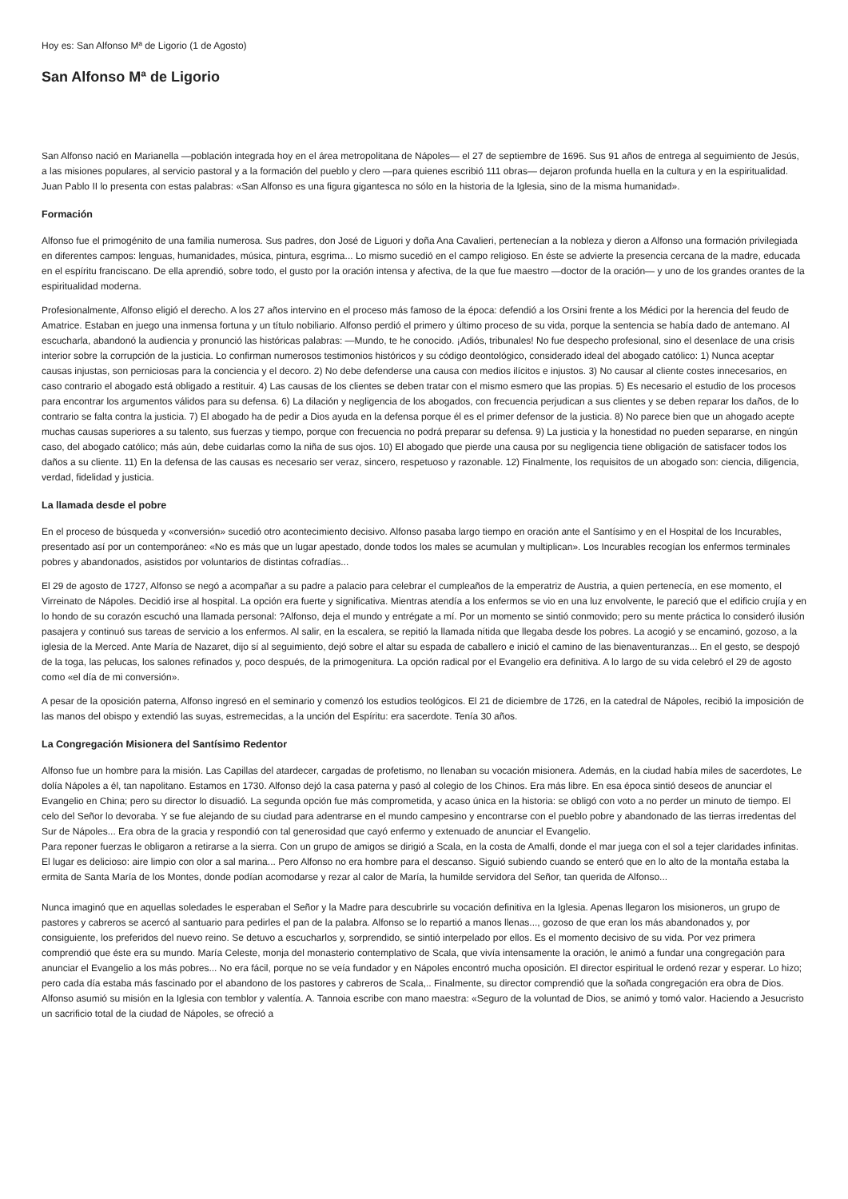Hoy es: San Alfonso Mª de Ligorio (1 de Agosto)
San Alfonso Mª de Ligorio
San Alfonso nació en Marianella —población integrada hoy en el área metropolitana de Nápoles— el 27 de septiembre de 1696. Sus 91 años de entrega al seguimiento de Jesús, a las misiones populares, al servicio pastoral y a la formación del pueblo y clero —para quienes escribió 111 obras— dejaron profunda huella en la cultura y en la espiritualidad. Juan Pablo II lo presenta con estas palabras: «San Alfonso es una figura gigantesca no sólo en la historia de la Iglesia, sino de la misma humanidad».
Formación
Alfonso fue el primogénito de una familia numerosa. Sus padres, don José de Liguori y doña Ana Cavalieri, pertenecían a la nobleza y dieron a Alfonso una formación privilegiada en diferentes campos: lenguas, humanidades, música, pintura, esgrima... Lo mismo sucedió en el campo religioso. En éste se advierte la presencia cercana de la madre, educada en el espíritu franciscano. De ella aprendió, sobre todo, el gusto por la oración intensa y afectiva, de la que fue maestro —doctor de la oración— y uno de los grandes orantes de la espiritualidad moderna.
Profesionalmente, Alfonso eligió el derecho. A los 27 años intervino en el proceso más famoso de la época: defendió a los Orsini frente a los Médici por la herencia del feudo de Amatrice. Estaban en juego una inmensa fortuna y un título nobiliario. Alfonso perdió el primero y último proceso de su vida, porque la sentencia se había dado de antemano. Al escucharla, abandonó la audiencia y pronunció las históricas palabras: —Mundo, te he conocido. ¡Adiós, tribunales! No fue despecho profesional, sino el desenlace de una crisis interior sobre la corrupción de la justicia. Lo confirman numerosos testimonios históricos y su código deontológico, considerado ideal del abogado católico: 1) Nunca aceptar causas injustas, son perniciosas para la conciencia y el decoro. 2) No debe defenderse una causa con medios ilícitos e injustos. 3) No causar al cliente costes innecesarios, en caso contrario el abogado está obligado a restituir. 4) Las causas de los clientes se deben tratar con el mismo esmero que las propias. 5) Es necesario el estudio de los procesos para encontrar los argumentos válidos para su defensa. 6) La dilación y negligencia de los abogados, con frecuencia perjudican a sus clientes y se deben reparar los daños, de lo contrario se falta contra la justicia. 7) El abogado ha de pedir a Dios ayuda en la defensa porque él es el primer defensor de la justicia. 8) No parece bien que un ahogado acepte muchas causas superiores a su talento, sus fuerzas y tiempo, porque con frecuencia no podrá preparar su defensa. 9) La justicia y la honestidad no pueden separarse, en ningún caso, del abogado católico; más aún, debe cuidarlas como la niña de sus ojos. 10) El abogado que pierde una causa por su negligencia tiene obligación de satisfacer todos los daños a su cliente. 11) En la defensa de las causas es necesario ser veraz, sincero, respetuoso y razonable. 12) Finalmente, los requisitos de un abogado son: ciencia, diligencia, verdad, fidelidad y justicia.
La llamada desde el pobre
En el proceso de búsqueda y «conversión» sucedió otro acontecimiento decisivo. Alfonso pasaba largo tiempo en oración ante el Santísimo y en el Hospital de los Incurables, presentado así por un contemporáneo: «No es más que un lugar apestado, donde todos los males se acumulan y multiplican». Los Incurables recogían los enfermos terminales pobres y abandonados, asistidos por voluntarios de distintas cofradías...
El 29 de agosto de 1727, Alfonso se negó a acompañar a su padre a palacio para celebrar el cumpleaños de la emperatriz de Austria, a quien pertenecía, en ese momento, el Virreinato de Nápoles. Decidió irse al hospital. La opción era fuerte y significativa. Mientras atendía a los enfermos se vio en una luz envolvente, le pareció que el edificio crujía y en lo hondo de su corazón escuchó una llamada personal: ?Alfonso, deja el mundo y entrégate a mí. Por un momento se sintió conmovido; pero su mente práctica lo consideró ilusión pasajera y continuó sus tareas de servicio a los enfermos. Al salir, en la escalera, se repitió la llamada nítida que llegaba desde los pobres. La acogió y se encaminó, gozoso, a la iglesia de la Merced. Ante María de Nazaret, dijo sí al seguimiento, dejó sobre el altar su espada de caballero e inició el camino de las bienaventuranzas... En el gesto, se despojó de la toga, las pelucas, los salones refinados y, poco después, de la primogenitura. La opción radical por el Evangelio era definitiva. A lo largo de su vida celebró el 29 de agosto como «el día de mi conversión».
A pesar de la oposición paterna, Alfonso ingresó en el seminario y comenzó los estudios teológicos. El 21 de diciembre de 1726, en la catedral de Nápoles, recibió la imposición de las manos del obispo y extendió las suyas, estremecidas, a la unción del Espíritu: era sacerdote. Tenía 30 años.
La Congregación Misionera del Santísimo Redentor
Alfonso fue un hombre para la misión. Las Capillas del atardecer, cargadas de profetismo, no llenaban su vocación misionera. Además, en la ciudad había miles de sacerdotes, Le dolía Nápoles a él, tan napolitano. Estamos en 1730. Alfonso dejó la casa paterna y pasó al colegio de los Chinos. Era más libre. En esa época sintió deseos de anunciar el Evangelio en China; pero su director lo disuadió. La segunda opción fue más comprometida, y acaso única en la historia: se obligó con voto a no perder un minuto de tiempo. El celo del Señor lo devoraba. Y se fue alejando de su ciudad para adentrarse en el mundo campesino y encontrarse con el pueblo pobre y abandonado de las tierras irredentas del Sur de Nápoles... Era obra de la gracia y respondió con tal generosidad que cayó enfermo y extenuado de anunciar el Evangelio.
Para reponer fuerzas le obligaron a retirarse a la sierra. Con un grupo de amigos se dirigió a Scala, en la costa de Amalfi, donde el mar juega con el sol a tejer claridades infinitas. El lugar es delicioso: aire limpio con olor a sal marina... Pero Alfonso no era hombre para el descanso. Siguió subiendo cuando se enteró que en lo alto de la montaña estaba la ermita de Santa María de los Montes, donde podían acomodarse y rezar al calor de María, la humilde servidora del Señor, tan querida de Alfonso...
Nunca imaginó que en aquellas soledades le esperaban el Señor y la Madre para descubrirle su vocación definitiva en la Iglesia. Apenas llegaron los misioneros, un grupo de pastores y cabreros se acercó al santuario para pedirles el pan de la palabra. Alfonso se lo repartió a manos llenas..., gozoso de que eran los más abandonados y, por consiguiente, los preferidos del nuevo reino. Se detuvo a escucharlos y, sorprendido, se sintió interpelado por ellos. Es el momento decisivo de su vida. Por vez primera comprendió que éste era su mundo. María Celeste, monja del monasterio contemplativo de Scala, que vivía intensamente la oración, le animó a fundar una congregación para anunciar el Evangelio a los más pobres... No era fácil, porque no se veía fundador y en Nápoles encontró mucha oposición. El director espiritual le ordenó rezar y esperar. Lo hizo; pero cada día estaba más fascinado por el abandono de los pastores y cabreros de Scala,.. Finalmente, su director comprendió que la soñada congregación era obra de Dios. Alfonso asumió su misión en la Iglesia con temblor y valentía. A. Tannoia escribe con mano maestra: «Seguro de la voluntad de Dios, se animó y tomó valor. Haciendo a Jesucristo un sacrificio total de la ciudad de Nápoles, se ofreció a